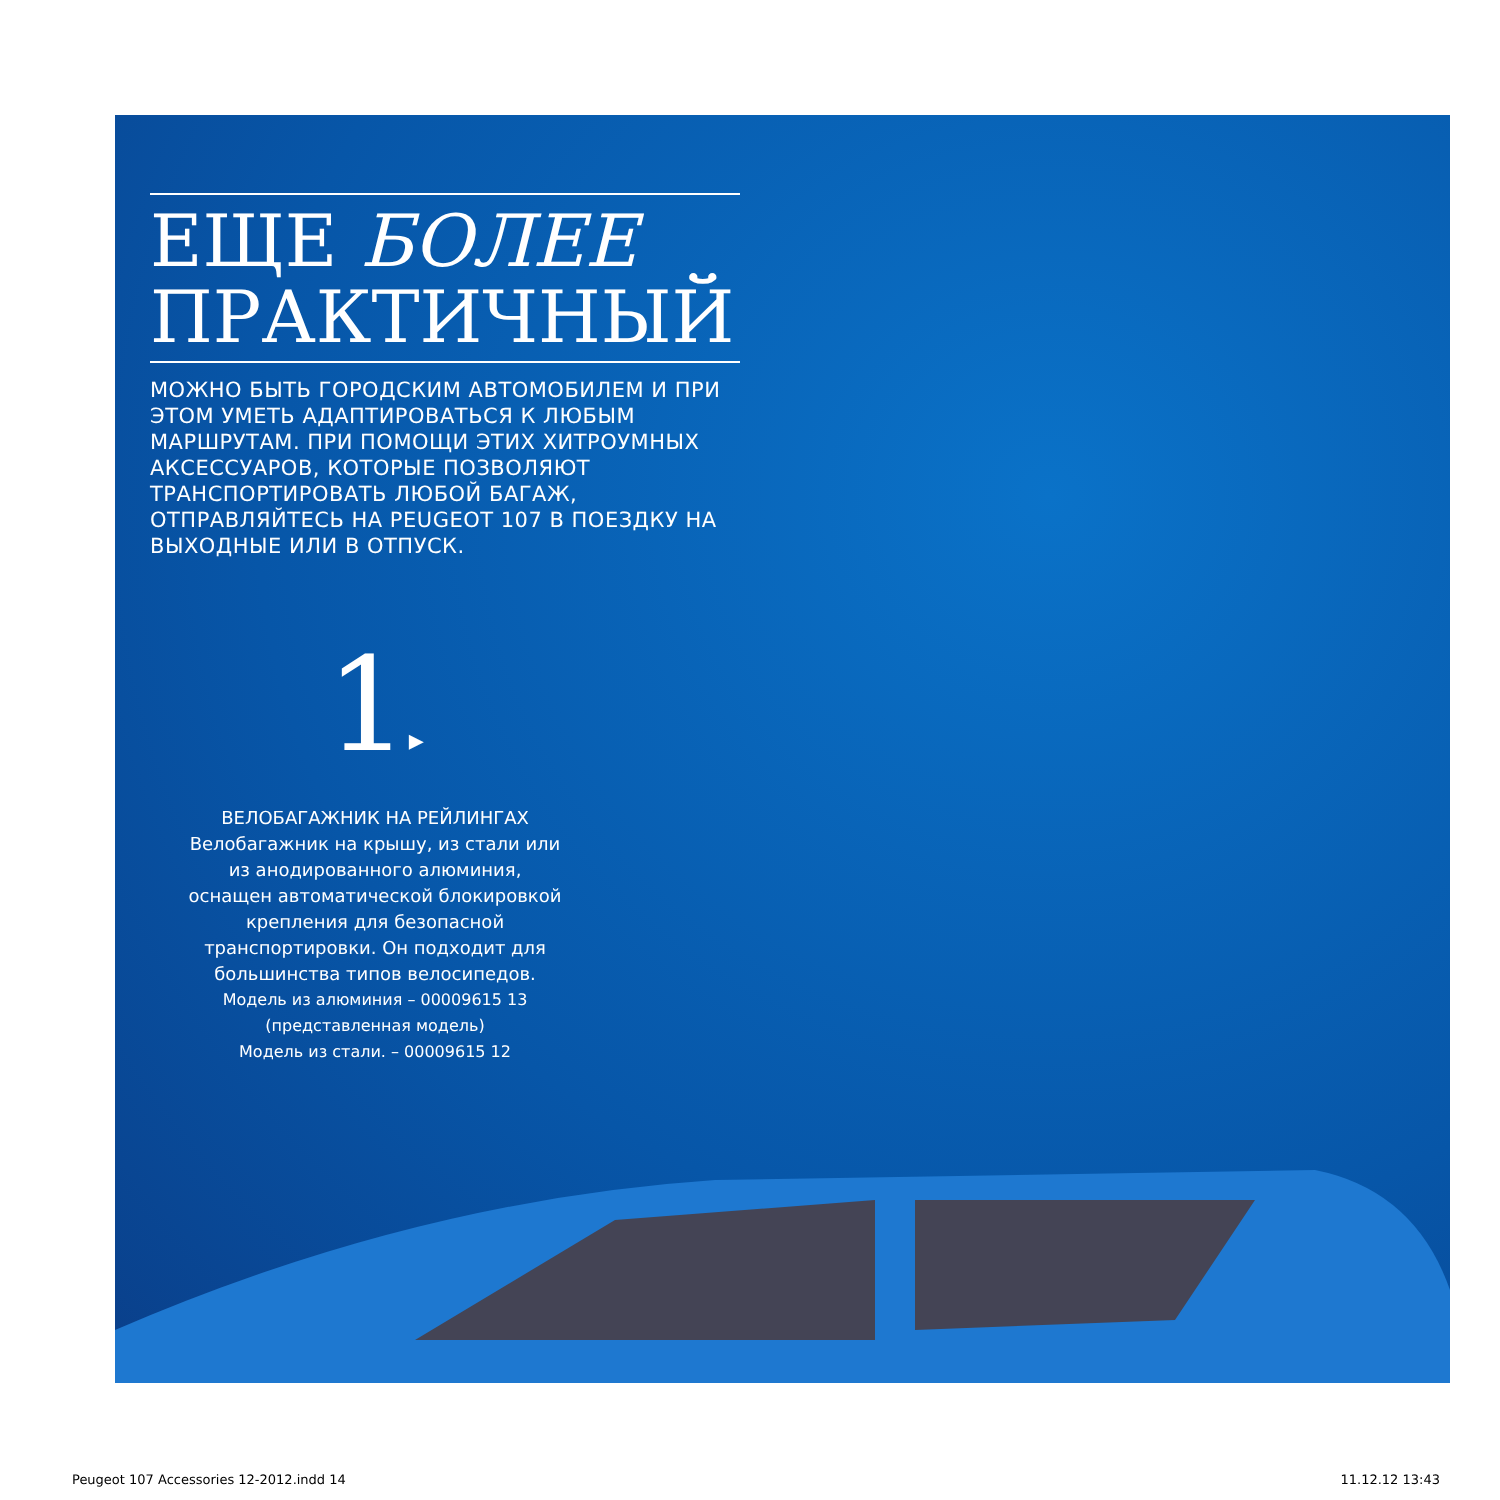ЕЩЕ БОЛЕЕ
ПРАКТИЧНЫЙ
МОЖНО БЫТЬ ГОРОДСКИМ АВТОМОБИЛЕМ И ПРИ ЭТОМ УМЕТЬ АДАПТИРОВАТЬСЯ К ЛЮБЫМ МАРШРУТАМ. ПРИ ПОМОЩИ ЭТИХ ХИТРОУМНЫХ АКСЕССУАРОВ, КОТОРЫЕ ПОЗВОЛЯЮТ ТРАНСПОРТИРОВАТЬ ЛЮБОЙ БАГАЖ, ОТПРАВЛЯЙТЕСЬ НА PEUGEOT 107 В ПОЕЗДКУ НА ВЫХОДНЫЕ ИЛИ В ОТПУСК.
1▸
ВЕЛОБАГАЖНИК НА РЕЙЛИНГАХ
Велобагажник на крышу, из стали или из анодированного алюминия, оснащен автоматической блокировкой крепления для безопасной транспортировки. Он подходит для большинства типов велосипедов.
Модель из алюминия – 00009615 13
(представленная модель)
Модель из стали. – 00009615 12
Peugeot 107 Accessories 12-2012.indd 14
11.12.12 13:43